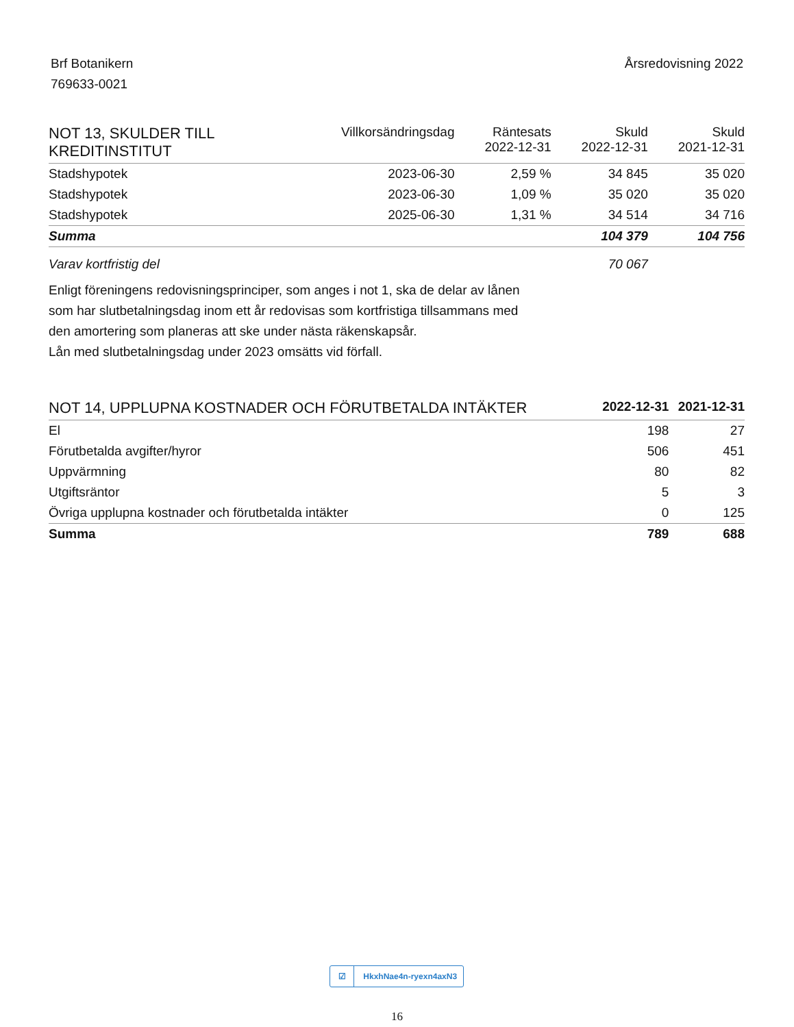Brf Botanikern
769633-0021
Årsredovisning 2022
| NOT 13, SKULDER TILL KREDITINSTITUT | Villkorsändringsdag | Räntesats 2022-12-31 | Skuld 2022-12-31 | Skuld 2021-12-31 |
| --- | --- | --- | --- | --- |
| Stadshypotek | 2023-06-30 | 2,59 % | 34 845 | 35 020 |
| Stadshypotek | 2023-06-30 | 1,09 % | 35 020 | 35 020 |
| Stadshypotek | 2025-06-30 | 1,31 % | 34 514 | 34 716 |
| Summa | | | 104 379 | 104 756 |
| Varav kortfristig del | | | 70 067 | |
Enligt föreningens redovisningsprinciper, som anges i not 1, ska de delar av lånen
som har slutbetalningsdag inom ett år redovisas som kortfristiga tillsammans med
den amortering som planeras att ske under nästa räkenskapsår.
Lån med slutbetalningsdag under 2023 omsätts vid förfall.
| NOT 14, UPPLUPNA KOSTNADER OCH FÖRUTBETALDA INTÄKTER | 2022-12-31 | 2021-12-31 |
| --- | --- | --- |
| El | 198 | 27 |
| Förutbetalda avgifter/hyror | 506 | 451 |
| Uppvärmning | 80 | 82 |
| Utgiftsräntor | 5 | 3 |
| Övriga upplupna kostnader och förutbetalda intäkter | 0 | 125 |
| Summa | 789 | 688 |
☑ HkxhNae4n-ryexn4axN3
16